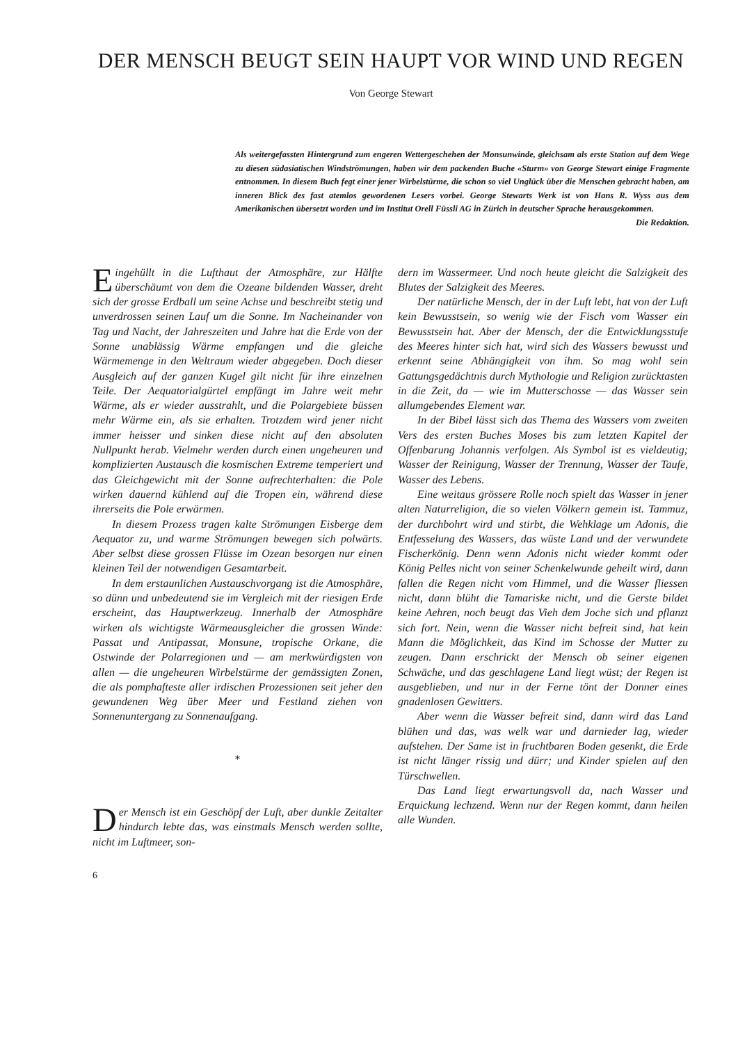DER MENSCH BEUGT SEIN HAUPT VOR WIND UND REGEN
Von George Stewart
Als weitergefassten Hintergrund zum engeren Wettergeschehen der Monsunwinde, gleichsam als erste Station auf dem Wege zu diesen südasiatischen Windströmungen, haben wir dem packenden Buche «Sturm» von George Stewart einige Fragmente entnommen. In diesem Buch fegt einer jener Wirbelstürme, die schon so viel Unglück über die Menschen gebracht haben, am inneren Blick des fast atemlos gewordenen Lesers vorbei. George Stewarts Werk ist von Hans R. Wyss aus dem Amerikanischen übersetzt worden und im Institut Orell Füssli AG in Zürich in deutscher Sprache herausgekommen. Die Redaktion.
Eingehüllt in die Lufthaut der Atmosphäre, zur Hälfte überschäumt von dem die Ozeane bildenden Wasser, dreht sich der grosse Erdball um seine Achse und beschreibt stetig und unverdrossen seinen Lauf um die Sonne. Im Nacheinander von Tag und Nacht, der Jahreszeiten und Jahre hat die Erde von der Sonne unablässig Wärme empfangen und die gleiche Wärmemenge in den Weltraum wieder abgegeben. Doch dieser Ausgleich auf der ganzen Kugel gilt nicht für ihre einzelnen Teile. Der Aequatorialgürtel empfängt im Jahre weit mehr Wärme, als er wieder ausstrahlt, und die Polargebiete büssen mehr Wärme ein, als sie erhalten. Trotzdem wird jener nicht immer heisser und sinken diese nicht auf den absoluten Nullpunkt herab. Vielmehr werden durch einen ungeheuren und komplizierten Austausch die kosmischen Extreme temperiert und das Gleichgewicht mit der Sonne aufrechterhalten: die Pole wirken dauernd kühlend auf die Tropen ein, während diese ihrerseits die Pole erwärmen.
In diesem Prozess tragen kalte Strömungen Eisberge dem Aequator zu, und warme Strömungen bewegen sich polwärts. Aber selbst diese grossen Flüsse im Ozean besorgen nur einen kleinen Teil der notwendigen Gesamtarbeit.
In dem erstaunlichen Austauschvorgang ist die Atmosphäre, so dünn und unbedeutend sie im Vergleich mit der riesigen Erde erscheint, das Hauptwerkzeug. Innerhalb der Atmosphäre wirken als wichtigste Wärmeausgleicher die grossen Winde: Passat und Antipassat, Monsune, tropische Orkane, die Ostwinde der Polarregionen und — am merkwürdigsten von allen — die ungeheuren Wirbelstürme der gemässigten Zonen, die als pomphafteste aller irdischen Prozessionen seit jeher den gewundenen Weg über Meer und Festland ziehen von Sonnenuntergang zu Sonnenaufgang.
*
Der Mensch ist ein Geschöpf der Luft, aber dunkle Zeitalter hindurch lebte das, was einstmals Mensch werden sollte, nicht im Luftmeer, son-
dern im Wassermeer. Und noch heute gleicht die Salzigkeit des Blutes der Salzigkeit des Meeres.
Der natürliche Mensch, der in der Luft lebt, hat von der Luft kein Bewusstsein, so wenig wie der Fisch vom Wasser ein Bewusstsein hat. Aber der Mensch, der die Entwicklungsstufe des Meeres hinter sich hat, wird sich des Wassers bewusst und erkennt seine Abhängigkeit von ihm. So mag wohl sein Gattungsgedächtnis durch Mythologie und Religion zurücktasten in die Zeit, da — wie im Mutterschosse — das Wasser sein allumgebendes Element war.
In der Bibel lässt sich das Thema des Wassers vom zweiten Vers des ersten Buches Moses bis zum letzten Kapitel der Offenbarung Johannis verfolgen. Als Symbol ist es vieldeutig; Wasser der Reinigung, Wasser der Trennung, Wasser der Taufe, Wasser des Lebens.
Eine weitaus grössere Rolle noch spielt das Wasser in jener alten Naturreligion, die so vielen Völkern gemein ist. Tammuz, der durchbohrt wird und stirbt, die Wehklage um Adonis, die Entfesselung des Wassers, das wüste Land und der verwundete Fischerkönig. Denn wenn Adonis nicht wieder kommt oder König Pelles nicht von seiner Schenkelwunde geheilt wird, dann fallen die Regen nicht vom Himmel, und die Wasser fliessen nicht, dann blüht die Tamariske nicht, und die Gerste bildet keine Aehren, noch beugt das Vieh dem Joche sich und pflanzt sich fort. Nein, wenn die Wasser nicht befreit sind, hat kein Mann die Möglichkeit, das Kind im Schosse der Mutter zu zeugen. Dann erschrickt der Mensch ob seiner eigenen Schwäche, und das geschlagene Land liegt wüst; der Regen ist ausgeblieben, und nur in der Ferne tönt der Donner eines gnadenlosen Gewitters.
Aber wenn die Wasser befreit sind, dann wird das Land blühen und das, was welk war und darnieder lag, wieder aufstehen. Der Same ist in fruchtbaren Boden gesenkt, die Erde ist nicht länger rissig und dürr; und Kinder spielen auf den Türschwellen.
Das Land liegt erwartungsvoll da, nach Wasser und Erquickung lechzend. Wenn nur der Regen kommt, dann heilen alle Wunden.
6